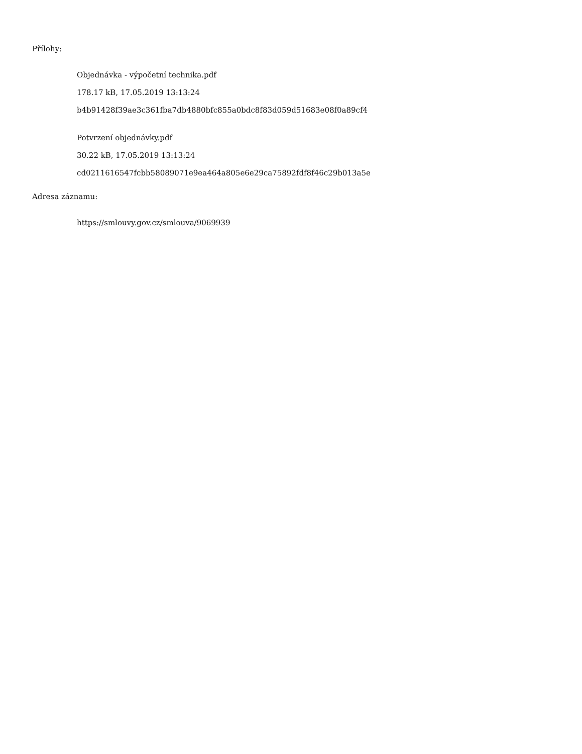Přílohy:
Objednávka - výpočetní technika.pdf
178.17 kB, 17.05.2019 13:13:24
b4b91428f39ae3c361fba7db4880bfc855a0bdc8f83d059d51683e08f0a89cf4
Potvrzení objednávky.pdf
30.22 kB, 17.05.2019 13:13:24
cd0211616547fcbb58089071e9ea464a805e6e29ca75892fdf8f46c29b013a5e
Adresa záznamu:
https://smlouvy.gov.cz/smlouva/9069939